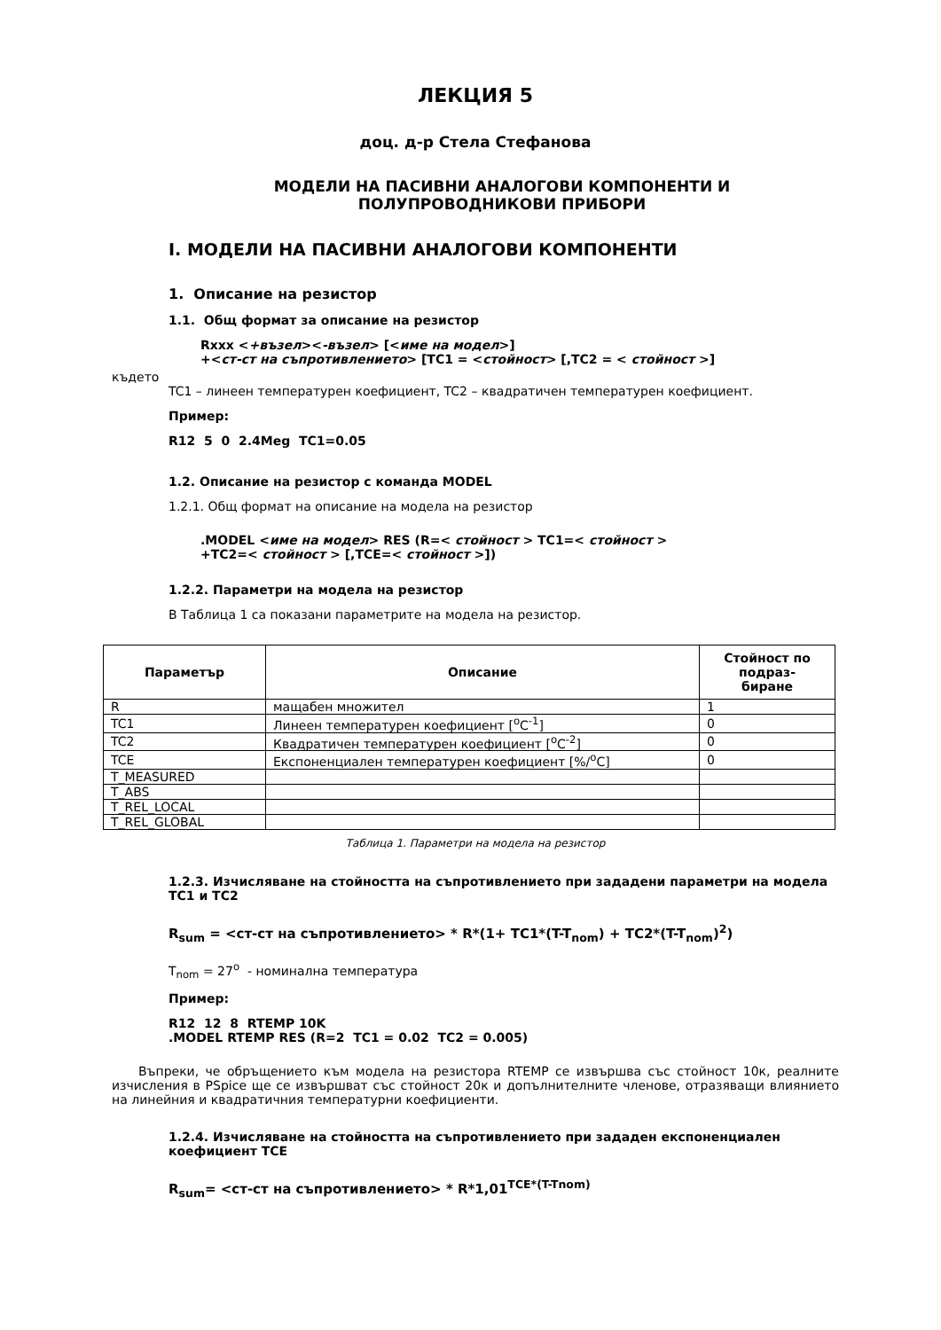ЛЕКЦИЯ 5
доц. д-р Стела Стефанова
МОДЕЛИ НА ПАСИВНИ АНАЛОГОВИ КОМПОНЕНТИ И
ПОЛУПРОВОДНИКОВИ ПРИБОРИ
I. МОДЕЛИ НА ПАСИВНИ АНАЛОГОВИ КОМПОНЕНТИ
1. Описание на резистор
1.1. Общ формат за описание на резистор
Rxxx <+възел><-възел> [<име на модел>]
+<ст-ст на съпротивлението> [TC1 = <стойност> [,TC2 = < стойност >]
където
TC1 – линеен температурен коефициент, TC2 – квадратичен температурен коефициент.
Пример:
R12 5 0 2.4Meg TC1=0.05
1.2. Описание на резистор с команда MODEL
1.2.1. Общ формат на описание на модела на резистор
.MODEL <име на модел> RES (R=< стойност > TC1=< стойност >
+TC2=< стойност > [,TCE=< стойност >])
1.2.2. Параметри на модела на резистор
В Таблица 1 са показани параметрите на модела на резистор.
| Параметър | Описание | Стойност по подраз- биране |
| --- | --- | --- |
| R | мащабен множител | 1 |
| TC1 | Линеен температурен коефициент [<sup>o</sup>C<sup>-1</sup>] | 0 |
| TC2 | Квадратичен температурен коефициент [<sup>o</sup>C<sup>-2</sup>] | 0 |
| TCE | Експоненциален температурен коефициент [%/<sup>o</sup>C] | 0 |
| T_MEASURED | | |
| T_ABS | | |
| T_REL_LOCAL | | |
| T_REL_GLOBAL | | |
Таблица 1. Параметри на модела на резистор
1.2.3. Изчисляване на стойността на съпротивлението при зададени параметри на модела TC1 и TC2
R<sub>sum</sub> = <ст-ст на съпротивлението> * R*(1+ TC1*(T-T<sub>nom</sub>) + TC2*(T-T<sub>nom</sub>)<sup>2</sup>)
T<sub>nom</sub> = 27<sup>o</sup> - номинална температура
Пример:
R12 12 8 RTEMP 10K
.MODEL RTEMP RES (R=2 TC1 = 0.02 TC2 = 0.005)
Въпреки, че обръщението към модела на резистора RTEMP се извършва със стойност 10к, реалните изчисления в PSpice ще се извършват със стойност 20к и допълнителните членове, отразяващи влиянието на линейния и квадратичния температурни коефициенти.
1.2.4. Изчисляване на стойността на съпротивлението при зададен експоненциален коефициент TCE
R<sub>sum</sub>= <ст-ст на съпротивлението> * R*1,01<sup>TCE*(T-Tnom)</sup>